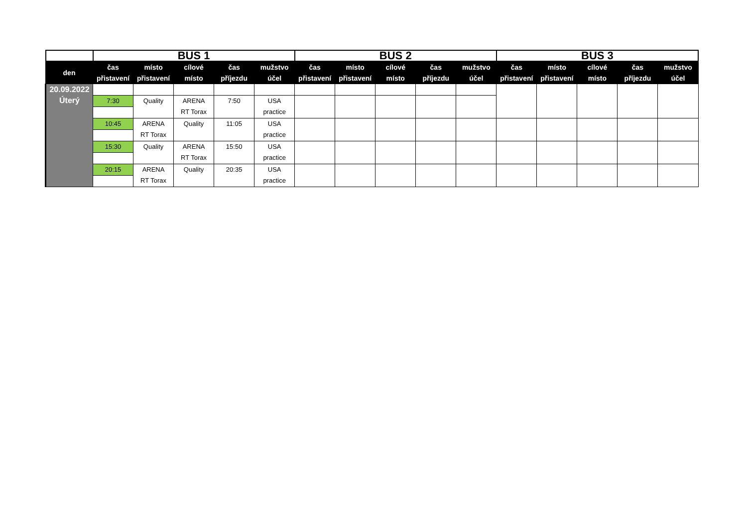| | BUS 1 | | | | | BUS 2 | | | | | BUS 3 | | | | |
| --- | --- | --- | --- | --- | --- | --- | --- | --- | --- | --- | --- | --- | --- | --- | --- |
| den | čas přistavení | místo přistavení | cílové místo | čas příjezdu | mužstvo účel | čas přistavení | místo přistavení | cílové místo | čas příjezdu | mužstvo účel | čas přistavení | místo přistavení | cílové místo | čas příjezdu | mužstvo účel |
| 20.09.2022 Úterý | | | | | | | | | | | | | | | |
| | 7:30 | Quality | ARENA RT Torax | 7:50 | USA practice | | | | | | | | | | |
| | 10:45 | ARENA RT Torax | Quality | 11:05 | USA practice | | | | | | | | | | |
| | 15:30 | Quality | ARENA RT Torax | 15:50 | USA practice | | | | | | | | | | |
| | 20:15 | ARENA RT Torax | Quality | 20:35 | USA practice | | | | | | | | | | |